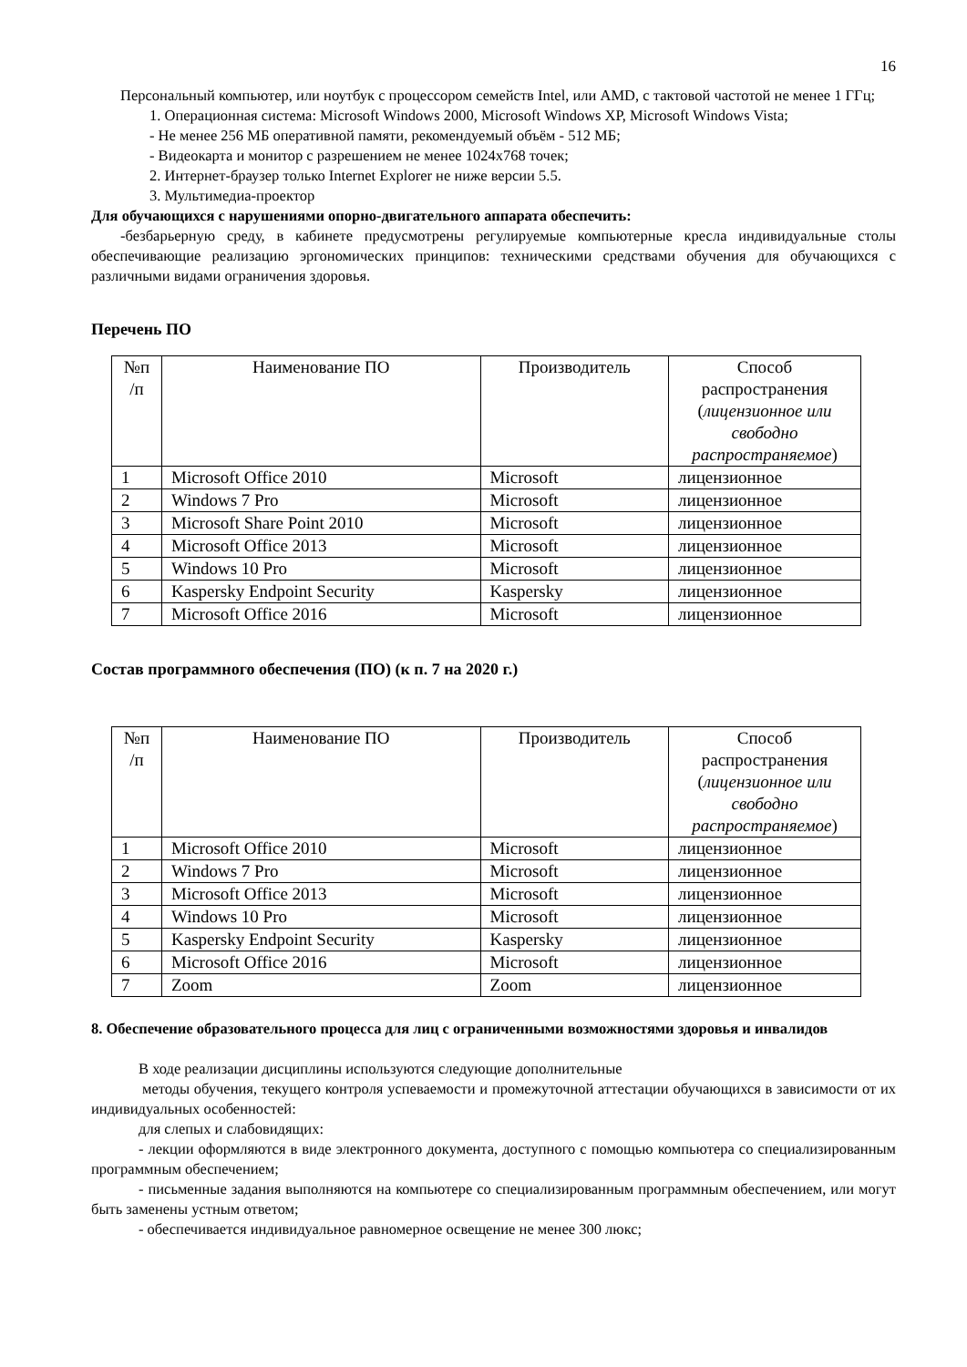16
Персональный компьютер, или ноутбук с процессором семейств Intel, или AMD, с тактовой частотой не менее 1 ГГц;
1. Операционная система: Microsoft Windows 2000, Microsoft Windows XP, Microsoft Windows Vista;
- Не менее 256 МБ оперативной памяти, рекомендуемый объём - 512 МБ;
- Видеокарта и монитор с разрешением не менее 1024x768 точек;
2. Интернет-браузер только Internet Explorer не ниже версии 5.5.
3. Мультимедиа-проектор
Для обучающихся с нарушениями опорно-двигательного аппарата обеспечить:
-безбарьерную среду, в кабинете предусмотрены регулируемые компьютерные кресла индивидуальные столы обеспечивающие реализацию эргономических принципов: техническими средствами обучения для обучающихся с различными видами ограничения здоровья.
Перечень ПО
| №п /п | Наименование ПО | Производитель | Способ распространения ( лицензионное или свободно распространяемое ) |
| 1 | Microsoft Office 2010 | Microsoft | лицензионное |
| 2 | Windows 7 Pro | Microsoft | лицензионное |
| 3 | Microsoft Share Point 2010 | Microsoft | лицензионное |
| 4 | Microsoft Office 2013 | Microsoft | лицензионное |
| 5 | Windows 10 Pro | Microsoft | лицензионное |
| 6 | Kaspersky Endpoint Security | Kaspersky | лицензионное |
| 7 | Microsoft Office 2016 | Microsoft | лицензионное |
Состав программного обеспечения (ПО) (к п. 7 на 2020 г.)
| №п /п | Наименование ПО | Производитель | Способ распространения ( лицензионное или свободно распространяемое ) |
| 1 | Microsoft Office 2010 | Microsoft | лицензионное |
| 2 | Windows 7 Pro | Microsoft | лицензионное |
| 3 | Microsoft Office 2013 | Microsoft | лицензионное |
| 4 | Windows 10 Pro | Microsoft | лицензионное |
| 5 | Kaspersky Endpoint Security | Kaspersky | лицензионное |
| 6 | Microsoft Office 2016 | Microsoft | лицензионное |
| 7 | Zoom | Zoom | лицензионное |
8. Обеспечение образовательного процесса для лиц с ограниченными возможностями здоровья и инвалидов
В ходе реализации дисциплины используются следующие дополнительные
методы обучения, текущего контроля успеваемости и промежуточной аттестации обучающихся в зависимости от их индивидуальных особенностей:
для слепых и слабовидящих:
- лекции оформляются в виде электронного документа, доступного с помощью компьютера со специализированным программным обеспечением;
- письменные задания выполняются на компьютере со специализированным программным обеспечением, или могут быть заменены устным ответом;
- обеспечивается индивидуальное равномерное освещение не менее 300 люкс;